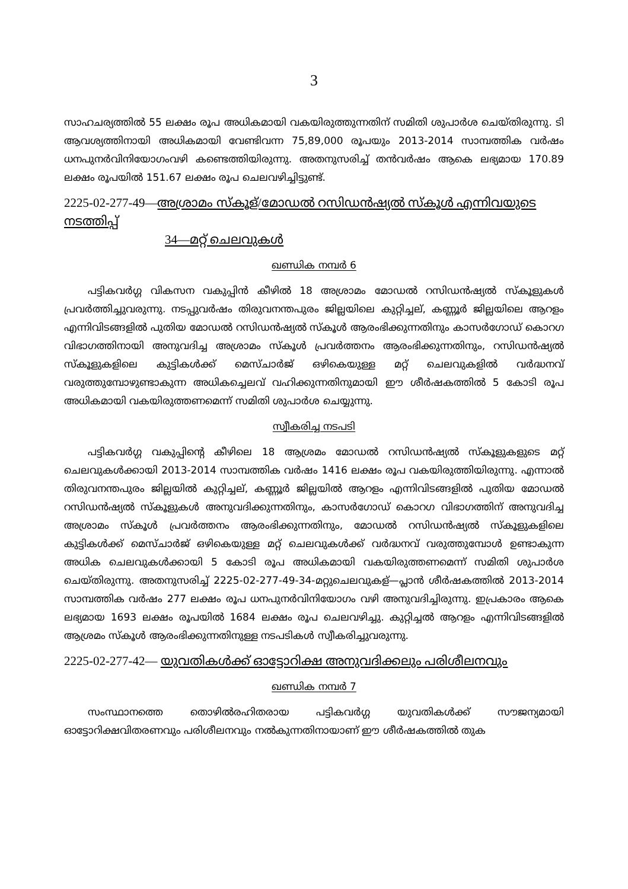3
സാഹചര്യത്തിൽ 55 ലക്ഷം രൂപ അധികമായി വകയിരുത്തുന്നതിന് സമിതി ശുപാർശ ചെയ്തിരുന്നു. ടി ആവശ്യത്തിനായി അധികമായി വേണ്ടിവന്ന 75,89,000 രൂപയും 2013-2014 സാമ്പത്തിക വർഷം ധനപുനർവിനിയോഗംവഴി കണ്ടെത്തിയിരുന്നു. അതനുസരിച്ച് തൻവർഷം ആകെ ലഭ്യമായ 170.89 ലക്ഷം രൂപയിൽ 151.67 ലക്ഷം രൂപ ചെലവഴിച്ചിട്ടുണ്ട്.
2225-02-277-49—അശ്രാമം സ്കൂള്/മോഡൽ റസിഡൻഷ്യൽ സ്കൂൾ എന്നിവയുടെ നടത്തിപ്പ്
34—മറ്റ് ചെലവുകൾ
ഖണ്ഡിക നമ്പർ 6
പട്ടികവർഗ്ഗ വികസന വകുപ്പിൻ കീഴിൽ 18 അശ്രാമം മോഡൽ റസിഡൻഷ്യൽ സ്കൂളുകൾ പ്രവർത്തിച്ചുവരുന്നു. നടപ്പുവർഷം തിരുവനന്തപുരം ജില്ലയിലെ കുറ്റിച്ചല്, കണ്ണൂർ ജില്ലയിലെ ആറളം എന്നിവിടങ്ങളിൽ പുതിയ മോഡൽ റസിഡൻഷ്യൽ സ്കൂൾ ആരംഭിക്കുന്നതിനും കാസർഗോഡ് കൊറഗ വിഭാഗത്തിനായി അനുവദിച്ച അശ്രാമം സ്കൂൾ പ്രവർത്തനം ആരംഭിക്കുന്നതിനും, റസിഡൻഷ്യൽ സ്കൂളുകളിലെ കുട്ടികൾക്ക് മെസ്ചാർജ് ഒഴികെയുള്ള മറ്റ് ചെലവുകളിൽ വർദ്ധനവ് വരുത്തുമ്പോഴുണ്ടാകുന്ന അധികച്ചെലവ് വഹിക്കുന്നതിനുമായി ഈ ശീർഷകത്തിൽ 5 കോടി രൂപ അധികമായി വകയിരുത്തണമെന്ന് സമിതി ശുപാർശ ചെയ്യുന്നു.
സ്വീകരിച്ച നടപടി
പട്ടികവർഗ്ഗ വകുപ്പിന്റെ കീഴിലെ 18 ആശ്രമം മോഡൽ റസിഡൻഷ്യൽ സ്കൂളുകളുടെ മറ്റ് ചെലവുകൾക്കായി 2013-2014 സാമ്പത്തിക വർഷം 1416 ലക്ഷം രൂപ വകയിരുത്തിയിരുന്നു. എന്നാൽ തിരുവനന്തപുരം ജില്ലയിൽ കുറ്റിച്ചല്, കണ്ണൂർ ജില്ലയിൽ ആറളം എന്നിവിടങ്ങളിൽ പുതിയ മോഡൽ റസിഡൻഷ്യൽ സ്കൂളുകൾ അനുവദിക്കുന്നതിനും, കാസർഗോഡ് കൊറഗ വിഭാഗത്തിന് അനുവദിച്ച അശ്രാമം സ്കൂൾ പ്രവർത്തനം ആരംഭിക്കുന്നതിനും, മോഡൽ റസിഡൻഷ്യൽ സ്കൂളുകളിലെ കുട്ടികൾക്ക് മെസ്ചാർജ് ഒഴികെയുള്ള മറ്റ് ചെലവുകൾക്ക് വർദ്ധനവ് വരുത്തുമ്പോൾ ഉണ്ടാകുന്ന അധിക ചെലവുകൾക്കായി 5 കോടി രൂപ അധികമായി വകയിരുത്തണമെന്ന് സമിതി ശുപാർശ ചെയ്തിരുന്നു. അതനുസരിച്ച് 2225-02-277-49-34-മറ്റുചെലവുകള്—പ്ലാൻ ശീർഷകത്തിൽ 2013-2014 സാമ്പത്തിക വർഷം 277 ലക്ഷം രൂപ ധനപുനർവിനിയോഗം വഴി അനുവദിച്ചിരുന്നു. ഇപ്രകാരം ആകെ ലഭ്യമായ 1693 ലക്ഷം രൂപയിൽ 1684 ലക്ഷം രൂപ ചെലവഴിച്ചു. കുറ്റിച്ചൽ ആറളം എന്നിവിടങ്ങളിൽ ആശ്രമം സ്കൂൾ ആരംഭിക്കുന്നതിനുള്ള നടപടികൾ സ്വീകരിച്ചുവരുന്നു.
2225-02-277-42— യുവതികൾക്ക് ഓട്ടോറിക്ഷ അനുവദിക്കലും പരിശീലനവും
ഖണ്ഡിക നമ്പർ 7
സംസ്ഥാനത്തെ തൊഴിൽരഹിതരായ പട്ടികവർഗ്ഗ യുവതികൾക്ക് സൗജന്യമായി ഓട്ടോറിക്ഷവിതരണവും പരിശീലനവും നൽകുന്നതിനായാണ് ഈ ശീർഷകത്തിൽ തുക